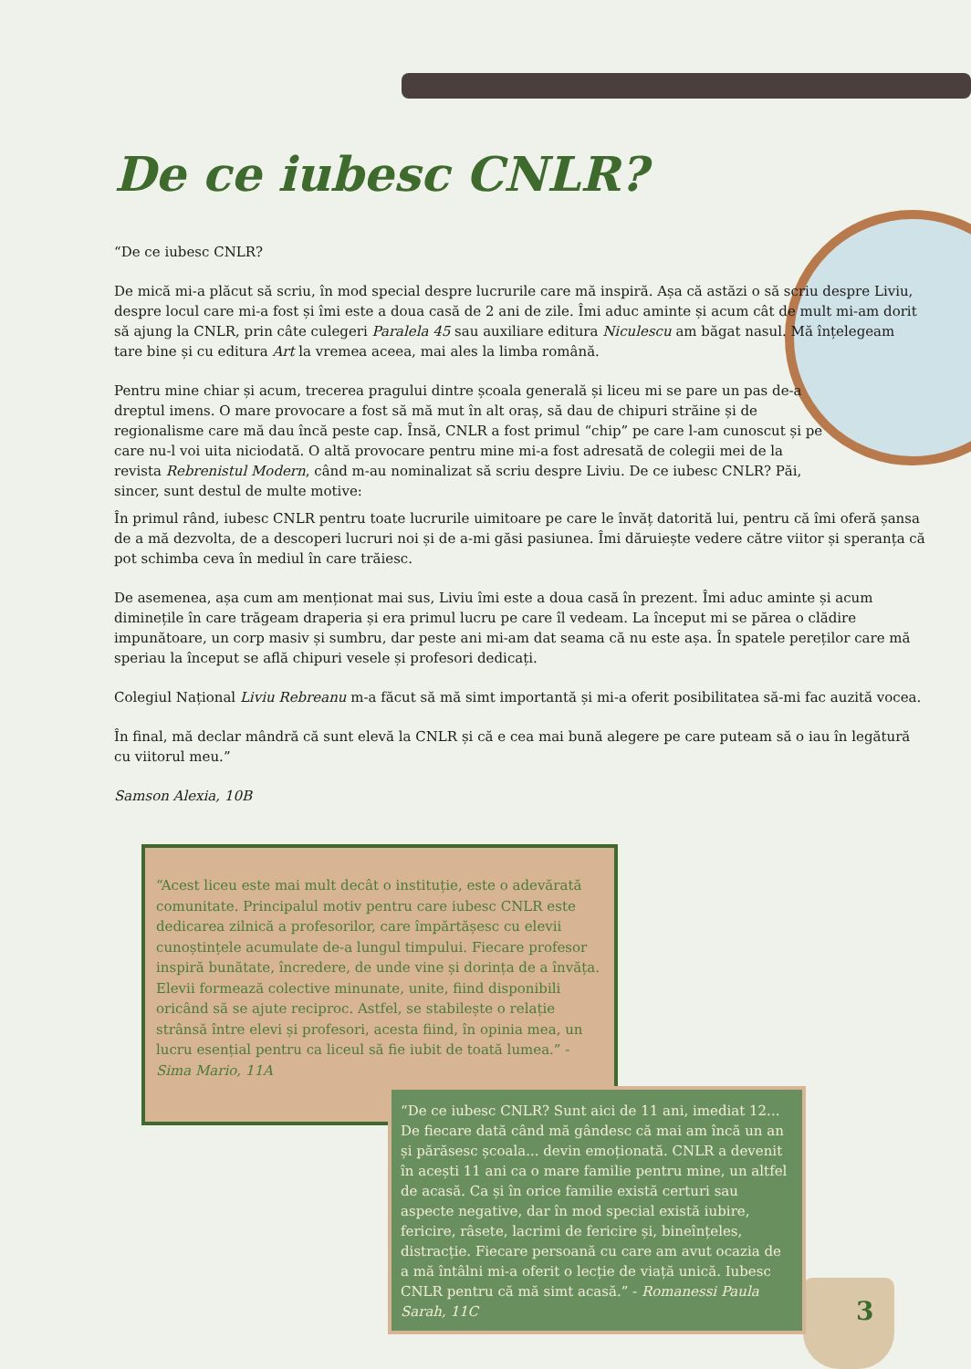De ce iubesc CNLR?
“De ce iubesc CNLR?
De mică mi-a plăcut să scriu, în mod special despre lucrurile care mă inspiră. Așa că astăzi o să scriu despre Liviu, despre locul care mi-a fost și îmi este a doua casă de 2 ani de zile. Îmi aduc aminte și acum cât de mult mi-am dorit să ajung la CNLR, prin câte culegeri Paralela 45 sau auxiliare editura Niculescu am băgat nasul. Mă înțelegeam tare bine și cu editura Art la vremea aceea, mai ales la limba română.
Pentru mine chiar și acum, trecerea pragului dintre școala generală și liceu mi se pare un pas de-a dreptul imens. O mare provocare a fost să mă mut în alt oraș, să dau de chipuri străine și de regionalisme care mă dau încă peste cap. Însă, CNLR a fost primul “chip” pe care l-am cunoscut și pe care nu-l voi uita niciodată. O altă provocare pentru mine mi-a fost adresată de colegii mei de la revista Rebrenistul Modern, când m-au nominalizat să scriu despre Liviu. De ce iubesc CNLR? Păi, sincer, sunt destul de multe motive:
În primul rând, iubesc CNLR pentru toate lucrurile uimitoare pe care le învăț datorită lui, pentru că îmi oferă șansa de a mă dezvolta, de a descoperi lucruri noi și de a-mi găsi pasiunea. Îmi dăruiește vedere către viitor și speranța că pot schimba ceva în mediul în care trăiesc.
De asemenea, așa cum am menționat mai sus, Liviu îmi este a doua casă în prezent. Îmi aduc aminte și acum diminețile în care trăgeam draperia și era primul lucru pe care îl vedeam. La început mi se părea o clădire impunătoare, un corp masiv și sumbru, dar peste ani mi-am dat seama că nu este așa. În spatele pereților care mă speriau la început se află chipuri vesele și profesori dedicați.
Colegiul Național Liviu Rebreanu m-a făcut să mă simt importantă și mi-a oferit posibilitatea să-mi fac auzită vocea.
În final, mă declar mândră că sunt elevă la CNLR și că e cea mai bună alegere pe care puteam să o iau în legătură cu viitorul meu.”
Samson Alexia, 10B
“Acest liceu este mai mult decât o instituție, este o adevărată comunitate. Principalul motiv pentru care iubesc CNLR este dedicarea zilnică a profesorilor, care împărtășesc cu elevii cunoștințele acumulate de-a lungul timpului. Fiecare profesor inspiră bunătate, încredere, de unde vine și dorința de a învăța. Elevii formează colective minunate, unite, fiind disponibili oricând să se ajute reciproc. Astfel, se stabilește o relație strânsă între elevi și profesori, acesta fiind, în opinia mea, un lucru esențial pentru ca liceul să fie iubit de toată lumea.” - Sima Mario, 11A
“De ce iubesc CNLR? Sunt aici de 11 ani, imediat 12... De fiecare dată când mă gândesc că mai am încă un an și părăsesc școala... devin emoționată. CNLR a devenit în acești 11 ani ca o mare familie pentru mine, un altfel de acasă. Ca și în orice familie există certuri sau aspecte negative, dar în mod special există iubire, fericire, râsete, lacrimi de fericire și, bineînțeles, distracție. Fiecare persoană cu care am avut ocazia de a mă întâlni mi-a oferit o lecție de viață unică. Iubesc CNLR pentru că mă simt acasă.” - Romanessi Paula Sarah, 11C
3